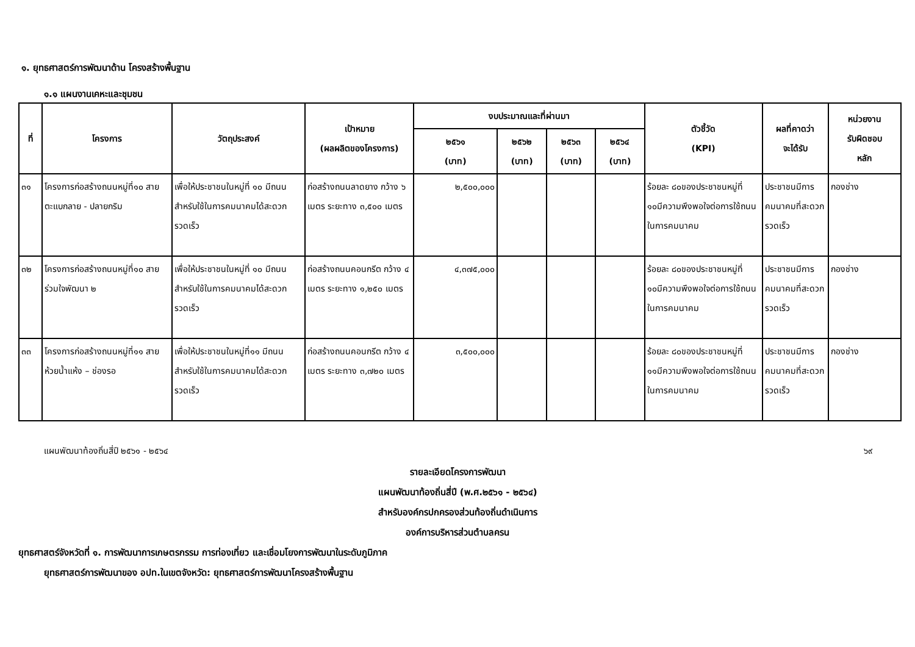๑. ยุทธศาสตร์การพัฒนาด้าน โครงสร้างพื้นฐาน
๑.๑ แผนงานเคหะและชุมชน
| ที่ | โครงการ | วัตถุประสงค์ | เป้าหมาย (ผลผลิตของโครงการ) | งบประมาณและที่ผ่านมา | | | | ตัวชี้วัด (KPI) | ผลที่คาดว่า จะได้รับ | หน่วยงาน รับผิดชอบ หลัก |
| --- | --- | --- | --- | --- | --- | --- | --- | --- | --- | --- |
| | | | | ๒๕๖๑ (บาท) | ๒๕๖๒ (บาท) | ๒๕๖๓ (บาท) | ๒๕๖๔ (บาท) | | | |
| ๓๑ | โครงการก่อสร้างถนนหมู่ที่๑๐ สายตะแบกลาย - ปลายกริม | เพื่อให้ประชาชนในหมู่ที่ ๑๐ มีถนนสำหรับใช้ในการคมนาคมได้สะดวกรวดเร็ว | ก่อสร้างถนนลาดยาง กว้าง ๖ เมตร ระยะทาง ๓,๕๐๐ เมตร | ๒,๕๐๐,๐๐๐ | | | | ร้อยละ ๘๐ของประชาชนหมู่ที่ ๑๐มีความพึงพอใจต่อการใช้ถนนในการคมนาคม | ประชาชนมีการคมนาคมที่สะดวกรวดเร็ว | กองช่าง |
| ๓๒ | โครงการก่อสร้างถนนหมู่ที่๑๐ สายร่วมใจพัฒนา ๒ | เพื่อให้ประชาชนในหมู่ที่ ๑๐ มีถนนสำหรับใช้ในการคมนาคมได้สะดวกรวดเร็ว | ก่อสร้างถนนคอนกรีต กว้าง ๔ เมตร ระยะทาง ๑,๒๕๐ เมตร | ๔,๓๗๕,๐๐๐ | | | | ร้อยละ ๘๐ของประชาชนหมู่ที่ ๑๐มีความพึงพอใจต่อการใช้ถนนในการคมนาคม | ประชาชนมีการคมนาคมที่สะดวกรวดเร็ว | กองช่าง |
| ๓๓ | โครงการก่อสร้างถนนหมู่ที่๑๑ สายห้วยน้ำแห้ง – ช่องรอ | เพื่อให้ประชาชนในหมู่ที่๑๑ มีถนนสำหรับใช้ในการคมนาคมได้สะดวกรวดเร็ว | ก่อสร้างถนนคอนกรีต กว้าง ๔ เมตร ระยะทาง ๓,๗๒๐ เมตร | ๓,๕๐๐,๐๐๐ | | | | ร้อยละ ๘๐ของประชาชนหมู่ที่ ๑๑มีความพึงพอใจต่อการใช้ถนนในการคมนาคม | ประชาชนมีการคมนาคมที่สะดวกรวดเร็ว | กองช่าง |
แผนพัฒนาท้องถิ่นสี่ปี ๒๕๖๑ - ๒๕๖๔ ๖๙
รายละเอียดโครงการพัฒนา
แผนพัฒนาท้องถิ่นสี่ปี (พ.ศ.๒๕๖๑ - ๒๕๖๔)
สำหรับองค์กรปกครองส่วนท้องถิ่นดำเนินการ
องค์การบริหารส่วนตำบลครน
ยุทธศาสตร์จังหวัดที่ ๑. การพัฒนาการเกษตรกรรม การท่องเที่ยว และเชื่อมโยงการพัฒนาในระดับภูมิภาค
ยุทธศาสตร์การพัฒนาของ อปท.ในเขตจังหวัด: ยุทธศาสตร์การพัฒนาโครงสร้างพื้นฐาน